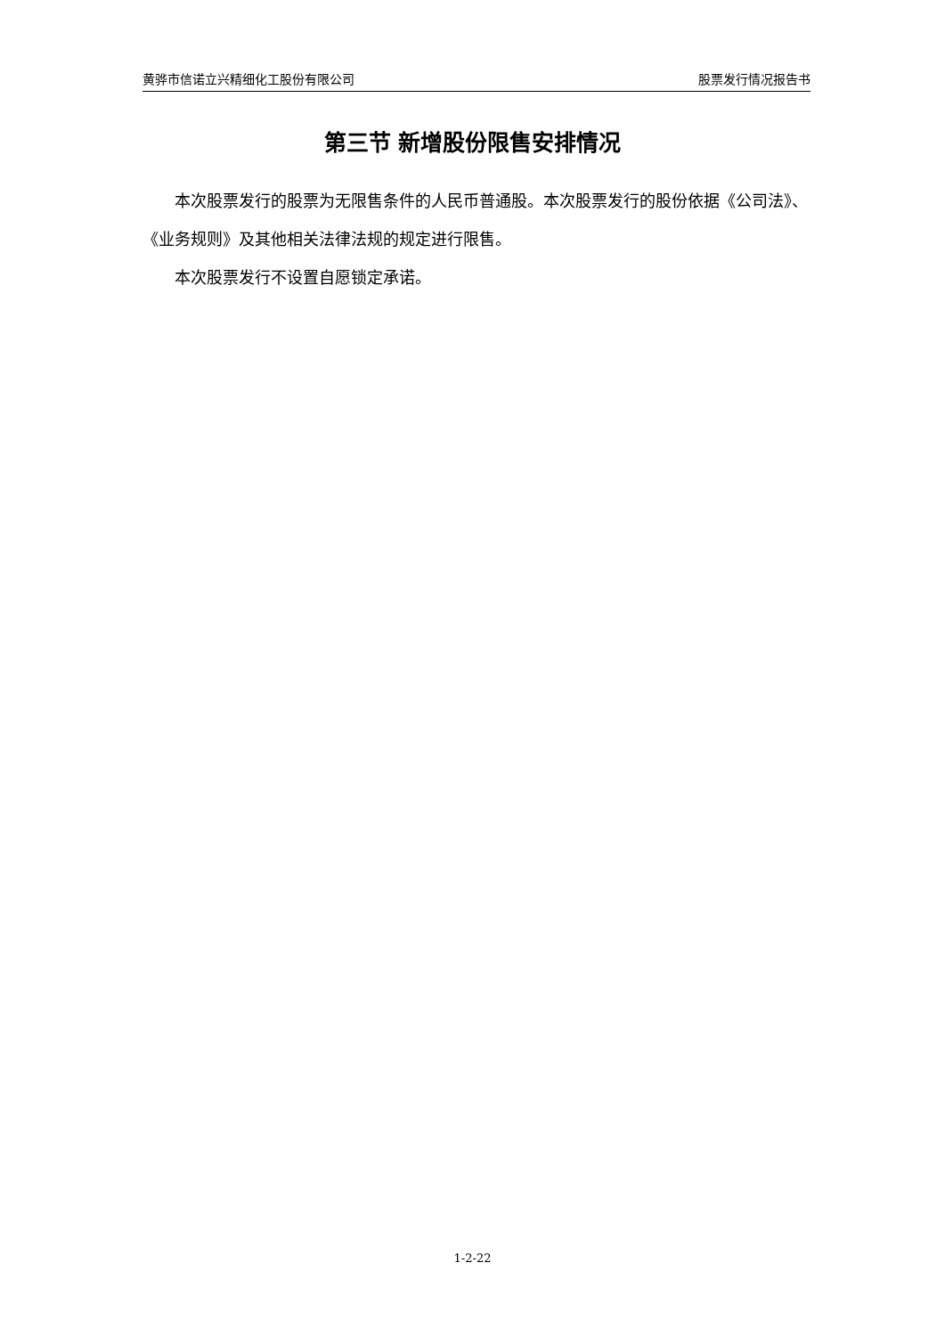黄骅市信诺立兴精细化工股份有限公司 股票发行情况报告书
第三节 新增股份限售安排情况
本次股票发行的股票为无限售条件的人民币普通股。本次股票发行的股份依据《公司法》、《业务规则》及其他相关法律法规的规定进行限售。
本次股票发行不设置自愿锁定承诺。
1-2-22